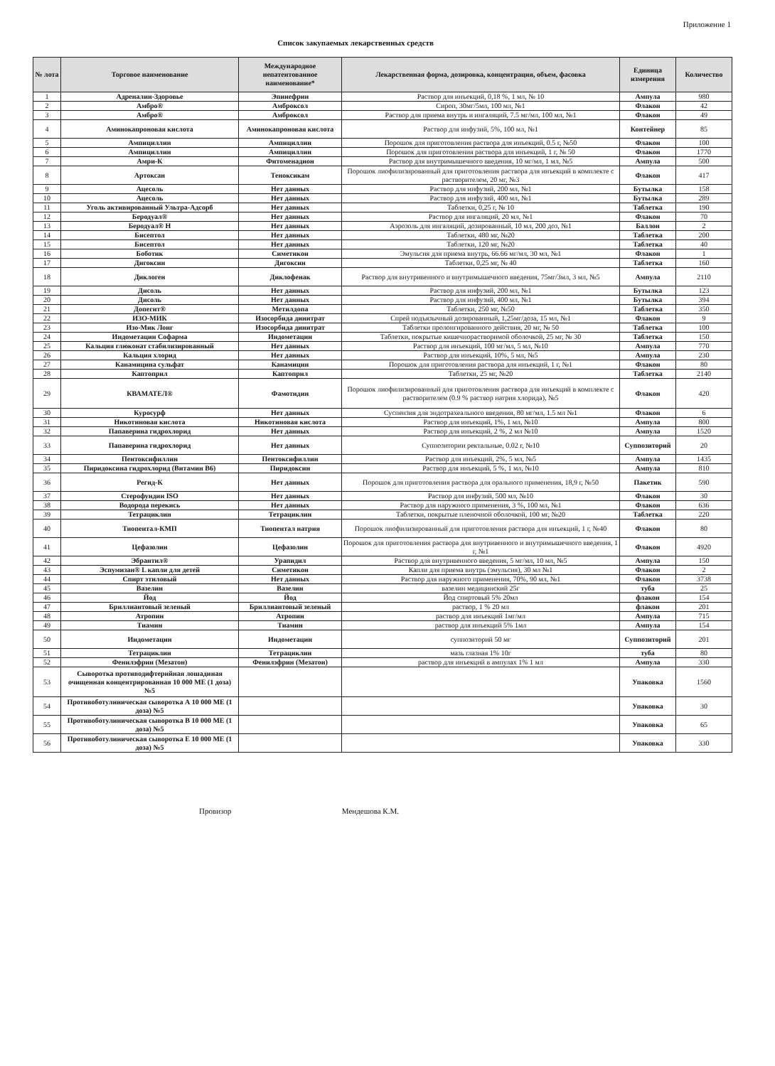Приложение 1
Список закупаемых лекарственных средств
| № лота | Торговое наименование | Международное непатентованное наименование* | Лекарственная форма, дозировка, концентрация, объем, фасовка | Единица измерения | Количество |
| --- | --- | --- | --- | --- | --- |
| 1 | Адреналин-Здоровье | Эпинефрин | Раствор для инъекций, 0,18 %, 1 мл, № 10 | Ампула | 980 |
| 2 | Амбро® | Амброксол | Сироп, 30мг/5мл, 100 мл, №1 | Флакон | 42 |
| 3 | Амбро® | Амброксол | Раствор для приема внутрь и ингаляций, 7.5 мг/мл, 100 мл, №1 | Флакон | 49 |
| 4 | Аминокапроновая кислота | Аминокапроновая кислота | Раствор для инфузий, 5%, 100 мл, №1 | Контейнер | 85 |
| 5 | Ампициллин | Ампициллин | Порошок для приготовления раствора для инъекций, 0.5 г, №50 | Флакон | 100 |
| 6 | Ампициллин | Ампициллин | Порошок для приготовления раствора для инъекций, 1 г, № 50 | Флакон | 1770 |
| 7 | Амри-К | Фитоменадион | Раствор для внутримышечного введения, 10 мг/мл, 1 мл, №5 | Ампула | 500 |
| 8 | Артоксан | Теноксикам | Порошок лиофилизированный для приготовления раствора для инъекций в комплекте с растворителем, 20 мг, №3 | Флакон | 417 |
| 9 | Ацесоль | Нет данных | Раствор для инфузий, 200 мл, №1 | Бутылка | 158 |
| 10 | Ацесоль | Нет данных | Раствор для инфузий, 400 мл, №1 | Бутылка | 289 |
| 11 | Уголь активированный Ультра-Адсорб | Нет данных | Таблетки, 0,25 г, № 10 | Таблетка | 190 |
| 12 | Беродуал® | Нет данных | Раствор для ингаляций, 20 мл, №1 | Флакон | 70 |
| 13 | Беродуал® Н | Нет данных | Аэрозоль для ингаляций, дозированный, 10 мл, 200 доз, №1 | Баллон | 2 |
| 14 | Бисептол | Нет данных | Таблетки, 480 мг, №20 | Таблетка | 200 |
| 15 | Бисептол | Нет данных | Таблетки, 120 мг, №20 | Таблетка | 40 |
| 16 | Боботик | Симетикон | Эмульсия для приема внутрь, 66.66 мг/мл, 30 мл, №1 | Флакон | 1 |
| 17 | Дигоксин | Дигоксин | Таблетки, 0,25 мг, № 40 | Таблетка | 160 |
| 18 | Диклоген | Диклофенак | Раствор для внутривенного и внутримышечного введения, 75мг/3мл, 3 мл, №5 | Ампула | 2110 |
| 19 | Дисоль | Нет данных | Раствор для инфузий, 200 мл, №1 | Бутылка | 123 |
| 20 | Дисоль | Нет данных | Раствор для инфузий, 400 мл, №1 | Бутылка | 394 |
| 21 | Допегит® | Метилдопа | Таблетки, 250 мг, №50 | Таблетка | 350 |
| 22 | ИЗО-МИК | Изосорбида динитрат | Спрей подъязычный дозированный, 1,25мг/доза, 15 мл, №1 | Флакон | 9 |
| 23 | Изо-Мик Лонг | Изосорбида динитрат | Таблетки пролонгированного действия, 20 мг, № 50 | Таблетка | 100 |
| 24 | Индометацин Софарма | Индометацин | Таблетки, покрытые кишечнорастворимой оболочкой, 25 мг, № 30 | Таблетка | 150 |
| 25 | Кальция глюконат стабилизированный | Нет данных | Раствор для инъекций, 100 мг/мл, 5 мл, №10 | Ампула | 770 |
| 26 | Кальция хлорид | Нет данных | Раствор для инъекций, 10%, 5 мл, №5 | Ампула | 230 |
| 27 | Канамицина сульфат | Канамицин | Порошок для приготовления раствора для инъекций, 1 г, №1 | Флакон | 80 |
| 28 | Каптоприл | Каптоприл | Таблетки, 25 мг, №20 | Таблетка | 2140 |
| 29 | КВАМАТЕЛ® | Фамотидин | Порошок лиофилизированный для приготовления раствора для инъекций в комплекте с растворителем (0.9 % раствор натрия хлорида), №5 | Флакон | 420 |
| 30 | Куросурф | Нет данных | Суспензия для эндотрахеального введения, 80 мг/мл, 1.5 мл №1 | Флакон | 6 |
| 31 | Никотиновая кислота | Никотиновая кислота | Раствор для инъекций, 1%, 1 мл, №10 | Ампула | 800 |
| 32 | Папаверина гидрохлорид | Нет данных | Раствор для инъекций, 2 %, 2 мл №10 | Ампула | 1520 |
| 33 | Папаверина гидрохлорид | Нет данных | Суппозитории ректальные, 0.02 г, №10 | Суппозиторий | 20 |
| 34 | Пентоксифиллин | Пентоксифиллин | Раствор для инъекций, 2%, 5 мл, №5 | Ампула | 1435 |
| 35 | Пиридоксина гидрохлорид (Витамин В6) | Пиридоксин | Раствор для инъекций, 5 %, 1 мл, №10 | Ампула | 810 |
| 36 | Регид-К | Нет данных | Порошок для приготовления раствора для орального применения, 18,9 г, №50 | Пакетик | 590 |
| 37 | Стерофундин ISO | Нет данных | Раствор для инфузий, 500 мл, №10 | Флакон | 30 |
| 38 | Водорода перекись | Нет данных | Раствор для наружного применения, 3 %, 100 мл, №1 | Флакон | 636 |
| 39 | Тетрациклин | Тетрациклин | Таблетки, покрытые пленочной оболочкой, 100 мг, №20 | Таблетка | 220 |
| 40 | Тиопентал-КМП | Тиопентал натрия | Порошок лиофилизированный для приготовления раствора для инъекций, 1 г, №40 | Флакон | 80 |
| 41 | Цефазолин | Цефазолин | Порошок для приготовления раствора для внутривенного и внутримышечного введения, 1 г, №1 | Флакон | 4920 |
| 42 | Эбрантил® | Урапидил | Раствор для внутривенного введения, 5 мг/мл, 10 мл, №5 | Ампула | 150 |
| 43 | Эспумизан® L капли для детей | Симетикон | Капли для приема внутрь (эмульсия), 30 мл №1 | Флакон | 2 |
| 44 | Спирт этиловый | Нет данных | Раствор для наружного применения, 70%, 90 мл, №1 | Флакон | 3738 |
| 45 | Вазелин | Вазелин | вазелин медицинский 25г | туба | 25 |
| 46 | Йод | Йод | Йод спиртовый 5% 20мл | флакон | 154 |
| 47 | Бриллиантовый зеленый | Бриллиантовый зеленый | раствор, 1 % 20 мл | флакон | 201 |
| 48 | Атропин | Атропин | раствор для инъекций 1мг/мл | Ампула | 715 |
| 49 | Тиамин | Тиамин | раствор для инъекций 5% 1мл | Ампула | 154 |
| 50 | Индометацин | Индометацин | суппозиторий 50 мг | Суппозиторий | 201 |
| 51 | Тетрациклин | Тетрациклин | мазь глазная 1% 10г | туба | 80 |
| 52 | Фенилэфрин (Мезатон) | Фенилэфрин (Мезатон) | раствор для инъекций в ампулах 1% 1 мл | Ампула | 330 |
| 53 | Сыворотка противодифтерийная лошадиная очищенная концентрированная 10 000 МЕ (1 доза) №5 | | | Упаковка | 1560 |
| 54 | Противоботулиническая сыворотка А 10 000 МЕ (1 доза) №5 | | | Упаковка | 30 |
| 55 | Противоботулиническая сыворотка В 10 000 МЕ (1 доза) №5 | | | Упаковка | 65 |
| 56 | Противоботулиническая сыворотка Е 10 000 МЕ (1 доза) №5 | | | Упаковка | 330 |
Провизор Мендешова К.М.